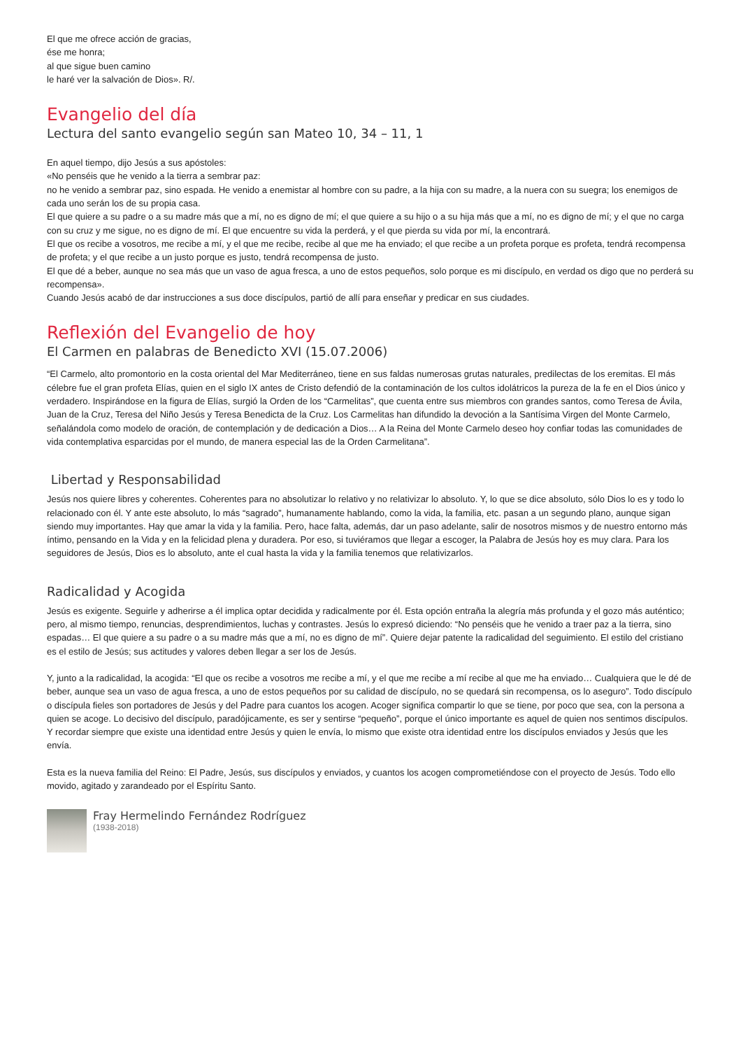El que me ofrece acción de gracias,
ése me honra;
al que sigue buen camino
le haré ver la salvación de Dios». R/.
Evangelio del día
Lectura del santo evangelio según san Mateo 10, 34 – 11, 1
En aquel tiempo, dijo Jesús a sus apóstoles:
«No penséis que he venido a la tierra a sembrar paz:
no he venido a sembrar paz, sino espada. He venido a enemistar al hombre con su padre, a la hija con su madre, a la nuera con su suegra; los enemigos de cada uno serán los de su propia casa.
El que quiere a su padre o a su madre más que a mí, no es digno de mí; el que quiere a su hijo o a su hija más que a mí, no es digno de mí; y el que no carga con su cruz y me sigue, no es digno de mí. El que encuentre su vida la perderá, y el que pierda su vida por mí, la encontrará.
El que os recibe a vosotros, me recibe a mí, y el que me recibe, recibe al que me ha enviado; el que recibe a un profeta porque es profeta, tendrá recompensa de profeta; y el que recibe a un justo porque es justo, tendrá recompensa de justo.
El que dé a beber, aunque no sea más que un vaso de agua fresca, a uno de estos pequeños, solo porque es mi discípulo, en verdad os digo que no perderá su recompensa».
Cuando Jesús acabó de dar instrucciones a sus doce discípulos, partió de allí para enseñar y predicar en sus ciudades.
Reflexión del Evangelio de hoy
El Carmen en palabras de Benedicto XVI (15.07.2006)
“El Carmelo, alto promontorio en la costa oriental del Mar Mediterráneo, tiene en sus faldas numerosas grutas naturales, predilectas de los eremitas. El más célebre fue el gran profeta Elías, quien en el siglo IX antes de Cristo defendió de la contaminación de los cultos idolátricos la pureza de la fe en el Dios único y verdadero. Inspirándose en la figura de Elías, surgió la Orden de los “Carmelitas”, que cuenta entre sus miembros con grandes santos, como Teresa de Ávila, Juan de la Cruz, Teresa del Niño Jesús y Teresa Benedicta de la Cruz. Los Carmelitas han difundido la devoción a la Santísima Virgen del Monte Carmelo, señalándola como modelo de oración, de contemplación y de dedicación a Dios… A la Reina del Monte Carmelo deseo hoy confiar todas las comunidades de vida contemplativa esparcidas por el mundo, de manera especial las de la Orden Carmelitana”.
Libertad y Responsabilidad
Jesús nos quiere libres y coherentes. Coherentes para no absolutizar lo relativo y no relativizar lo absoluto. Y, lo que se dice absoluto, sólo Dios lo es y todo lo relacionado con él. Y ante este absoluto, lo más “sagrado”, humanamente hablando, como la vida, la familia, etc. pasan a un segundo plano, aunque sigan siendo muy importantes. Hay que amar la vida y la familia. Pero, hace falta, además, dar un paso adelante, salir de nosotros mismos y de nuestro entorno más íntimo, pensando en la Vida y en la felicidad plena y duradera. Por eso, si tuviéramos que llegar a escoger, la Palabra de Jesús hoy es muy clara. Para los seguidores de Jesús, Dios es lo absoluto, ante el cual hasta la vida y la familia tenemos que relativizarlos.
Radicalidad y Acogida
Jesús es exigente. Seguirle y adherirse a él implica optar decidida y radicalmente por él. Esta opción entraña la alegría más profunda y el gozo más auténtico; pero, al mismo tiempo, renuncias, desprendimientos, luchas y contrastes. Jesús lo expresó diciendo: “No penséis que he venido a traer paz a la tierra, sino espadas… El que quiere a su padre o a su madre más que a mí, no es digno de mí”. Quiere dejar patente la radicalidad del seguimiento. El estilo del cristiano es el estilo de Jesús; sus actitudes y valores deben llegar a ser los de Jesús.
Y, junto a la radicalidad, la acogida: “El que os recibe a vosotros me recibe a mí, y el que me recibe a mí recibe al que me ha enviado… Cualquiera que le dé de beber, aunque sea un vaso de agua fresca, a uno de estos pequeños por su calidad de discípulo, no se quedará sin recompensa, os lo aseguro”. Todo discípulo o discípula fieles son portadores de Jesús y del Padre para cuantos los acogen. Acoger significa compartir lo que se tiene, por poco que sea, con la persona a quien se acoge. Lo decisivo del discípulo, paradójicamente, es ser y sentirse “pequeño”, porque el único importante es aquel de quien nos sentimos discípulos. Y recordar siempre que existe una identidad entre Jesús y quien le envía, lo mismo que existe otra identidad entre los discípulos enviados y Jesús que les envía.
Esta es la nueva familia del Reino: El Padre, Jesús, sus discípulos y enviados, y cuantos los acogen comprometiéndose con el proyecto de Jesús. Todo ello movido, agitado y zarandeado por el Espíritu Santo.
Fray Hermelindo Fernández Rodríguez
(1938-2018)